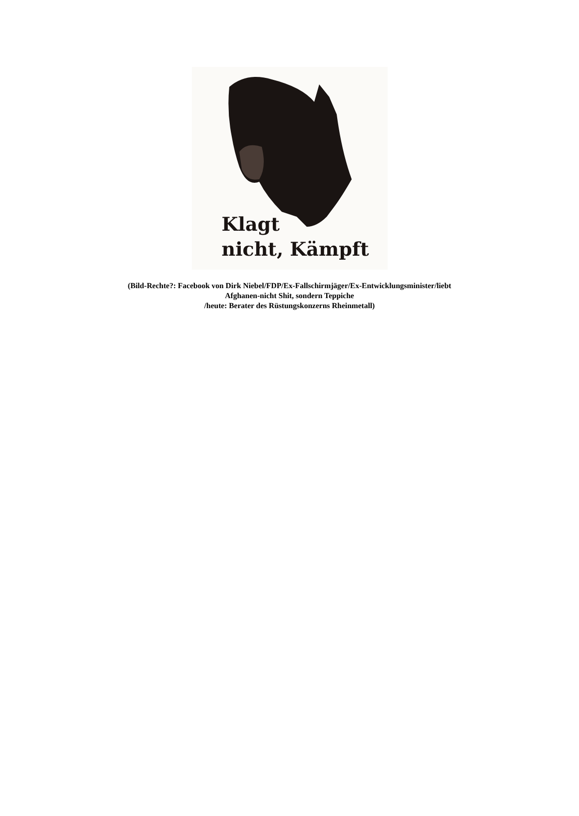Klagt
nicht, Kämpft
(Bild-Rechte?: Facebook von Dirk Niebel/FDP/Ex-Fallschirmjäger/Ex-Entwicklungsminister/liebt
Afghanen-nicht Shit, sondern Teppiche
/heute: Berater des Rüstungskonzerns Rheinmetall)